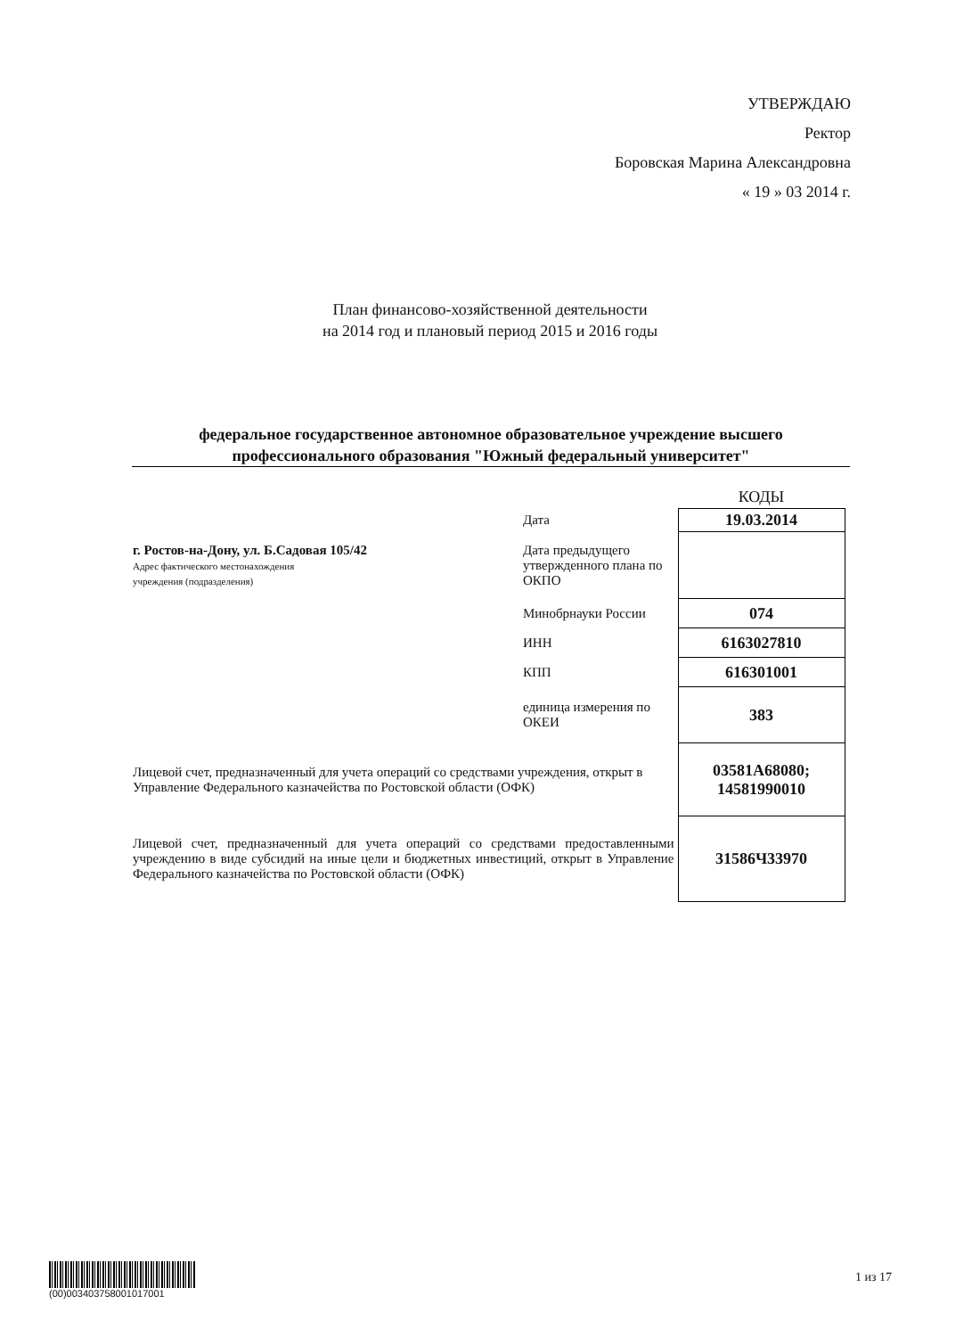УТВЕРЖДАЮ
Ректор
Боровская Марина Александровна
« 19 » 03 2014 г.
План финансово-хозяйственной деятельности
на 2014 год и плановый период 2015 и 2016 годы
федеральное государственное автономное образовательное учреждение высшего профессионального образования "Южный федеральный университет"
| | | КОДЫ |
| | Дата | 19.03.2014 |
| г. Ростов-на-Дону, ул. Б.Садовая 105/42 Адрес фактического местонахождения учреждения (подразделения) | Дата предыдущего утвержденного плана по ОКПО | |
| | Минобрнауки России | 074 |
| | ИНН | 6163027810 |
| | КПП | 616301001 |
| | единица измерения по ОКЕИ | 383 |
| Лицевой счет, предназначенный для учета операций со средствами учреждения, открыт в Управление Федерального казначейства по Ростовской области (ОФК) | | 03581А68080; 14581990010 |
| Лицевой счет, предназначенный для учета операций со средствами предоставленными учреждению в виде субсидий на иные цели и бюджетных инвестиций, открыт в Управление Федерального казначейства по Ростовской области (ОФК) | | 31586Ч33970 |
(00)003403758001017001
1 из 17